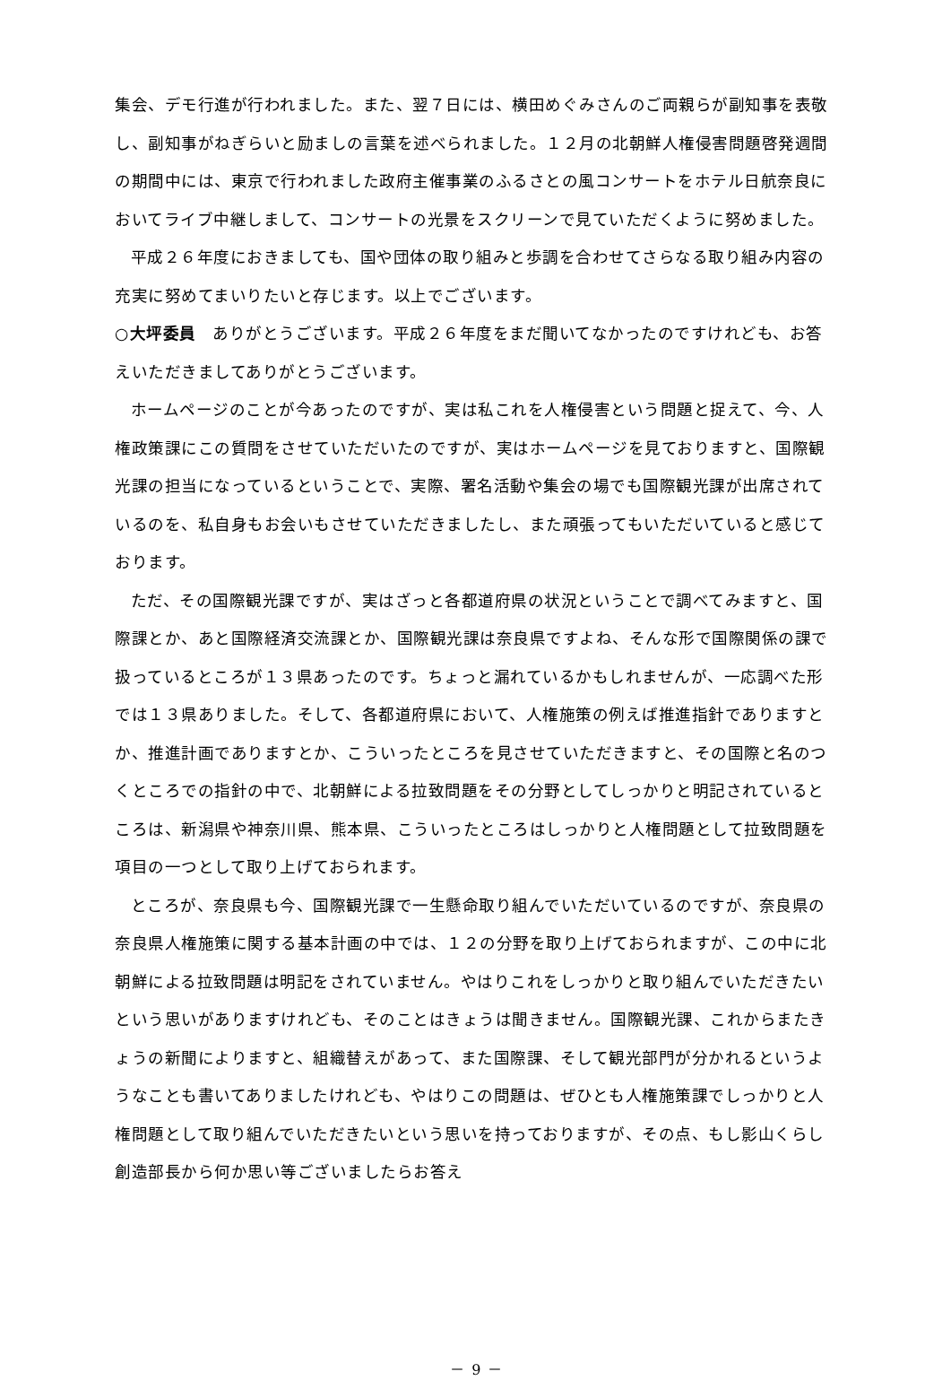集会、デモ行進が行われました。また、翌７日には、横田めぐみさんのご両親らが副知事を表敬し、副知事がねぎらいと励ましの言葉を述べられました。１２月の北朝鮮人権侵害問題啓発週間の期間中には、東京で行われました政府主催事業のふるさとの風コンサートをホテル日航奈良においてライブ中継しまして、コンサートの光景をスクリーンで見ていただくように努めました。
平成２６年度におきましても、国や団体の取り組みと歩調を合わせてさらなる取り組み内容の充実に努めてまいりたいと存じます。以上でございます。
○大坪委員　ありがとうございます。平成２６年度をまだ聞いてなかったのですけれども、お答えいただきましてありがとうございます。
ホームページのことが今あったのですが、実は私これを人権侵害という問題と捉えて、今、人権政策課にこの質問をさせていただいたのですが、実はホームページを見ておりますと、国際観光課の担当になっているということで、実際、署名活動や集会の場でも国際観光課が出席されているのを、私自身もお会いもさせていただきましたし、また頑張ってもいただいていると感じております。
ただ、その国際観光課ですが、実はざっと各都道府県の状況ということで調べてみますと、国際課とか、あと国際経済交流課とか、国際観光課は奈良県ですよね、そんな形で国際関係の課で扱っているところが１３県あったのです。ちょっと漏れているかもしれませんが、一応調べた形では１３県ありました。そして、各都道府県において、人権施策の例えば推進指針でありますとか、推進計画でありますとか、こういったところを見させていただきますと、その国際と名のつくところでの指針の中で、北朝鮮による拉致問題をその分野としてしっかりと明記されているところは、新潟県や神奈川県、熊本県、こういったところはしっかりと人権問題として拉致問題を項目の一つとして取り上げておられます。
ところが、奈良県も今、国際観光課で一生懸命取り組んでいただいているのですが、奈良県の奈良県人権施策に関する基本計画の中では、１２の分野を取り上げておられますが、この中に北朝鮮による拉致問題は明記をされていません。やはりこれをしっかりと取り組んでいただきたいという思いがありますけれども、そのことはきょうは聞きません。国際観光課、これからまたきょうの新聞によりますと、組織替えがあって、また国際課、そして観光部門が分かれるというようなことも書いてありましたけれども、やはりこの問題は、ぜひとも人権施策課でしっかりと人権問題として取り組んでいただきたいという思いを持っておりますが、その点、もし影山くらし創造部長から何か思い等ございましたらお答え
－ 9 －